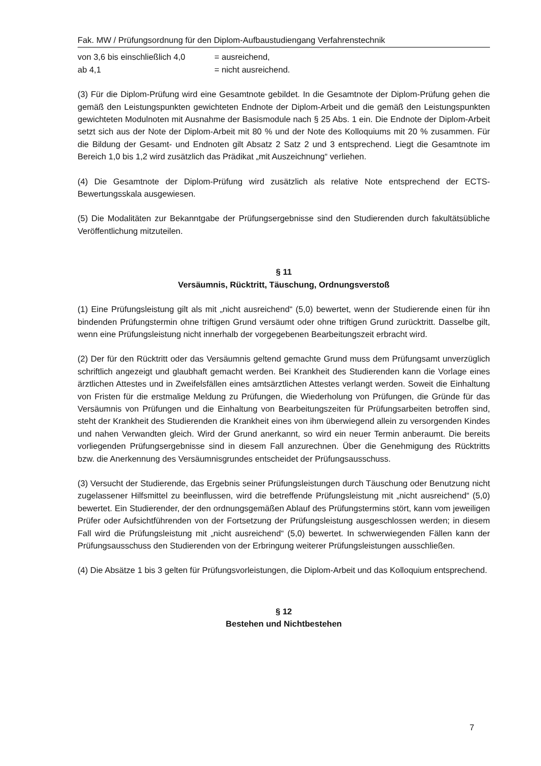Fak. MW / Prüfungsordnung für den Diplom-Aufbaustudiengang Verfahrenstechnik
| von 3,6 bis einschließlich 4,0 | = ausreichend, |
| ab 4,1 | = nicht ausreichend. |
(3) Für die Diplom-Prüfung wird eine Gesamtnote gebildet. In die Gesamtnote der Diplom-Prüfung gehen die gemäß den Leistungspunkten gewichteten Endnote der Diplom-Arbeit und die gemäß den Leistungspunkten gewichteten Modulnoten mit Ausnahme der Basis­module nach § 25 Abs. 1 ein. Die Endnote der Diplom-Arbeit setzt sich aus der Note der Dip­lom-Arbeit mit 80 % und der Note des Kolloquiums mit 20 % zusammen. Für die Bildung der Gesamt- und Endnoten gilt Absatz 2 Satz 2 und 3 entsprechend. Liegt die Gesamtnote im Bereich 1,0 bis 1,2 wird zusätzlich das Prädikat „mit Auszeichnung“ verliehen.
(4) Die Gesamtnote der Diplom-Prüfung wird zusätzlich als relative Note entsprechend der ECTS-Bewertungsskala ausgewiesen.
(5) Die Modalitäten zur Bekanntgabe der Prüfungsergebnisse sind den Studierenden durch fakultätsübliche Veröffentlichung mitzuteilen.
§ 11
Versäumnis, Rücktritt, Täuschung, Ordnungsverstoß
(1) Eine Prüfungsleistung gilt als mit „nicht ausreichend“ (5,0) bewertet, wenn der Studie­rende einen für ihn bindenden Prüfungstermin ohne triftigen Grund versäumt oder ohne trif­tigen Grund zurücktritt. Dasselbe gilt, wenn eine Prüfungsleistung nicht innerhalb der vorge­gebenen Bearbeitungszeit erbracht wird.
(2) Der für den Rücktritt oder das Versäumnis geltend gemachte Grund muss dem Prüfungs­amt unverzüglich schriftlich angezeigt und glaubhaft gemacht werden. Bei Krankheit des Studierenden kann die Vorlage eines ärztlichen Attestes und in Zweifelsfällen eines amts­ärztlichen Attestes verlangt werden. Soweit die Einhaltung von Fristen für die erstmalige Meldung zu Prüfungen, die Wiederholung von Prüfungen, die Gründe für das Versäumnis von Prüfungen und die Einhaltung von Bearbeitungszeiten für Prüfungsarbeiten betroffen sind, steht der Krankheit des Studierenden die Krankheit eines von ihm überwiegend allein zu versorgenden Kindes und nahen Verwandten gleich. Wird der Grund anerkannt, so wird ein neuer Termin anberaumt. Die bereits vorliegenden Prüfungsergebnisse sind in diesem Fall anzurechnen. Über die Genehmigung des Rücktritts bzw. die Anerkennung des Ver­säumnisgrundes entscheidet der Prüfungsausschuss.
(3) Versucht der Studierende, das Ergebnis seiner Prüfungsleistungen durch Täuschung oder Benutzung nicht zugelassener Hilfsmittel zu beeinflussen, wird die betreffende Prüfungsleis­tung mit „nicht ausreichend“ (5,0) bewertet. Ein Studierender, der den ordnungsgemäßen Ablauf des Prüfungstermins stört, kann vom jeweiligen Prüfer oder Aufsichtführenden von der Fortsetzung der Prüfungsleistung ausgeschlossen werden; in diesem Fall wird die Prü­fungsleistung mit „nicht ausreichend“ (5,0) bewertet. In schwerwiegenden Fällen kann der Prüfungsausschuss den Studierenden von der Erbringung weiterer Prüfungsleistungen aus­schließen.
(4) Die Absätze 1 bis 3 gelten für Prüfungsvorleistungen, die Diplom-Arbeit und das Kolloqui­um entsprechend.
§ 12
Bestehen und Nichtbestehen
7